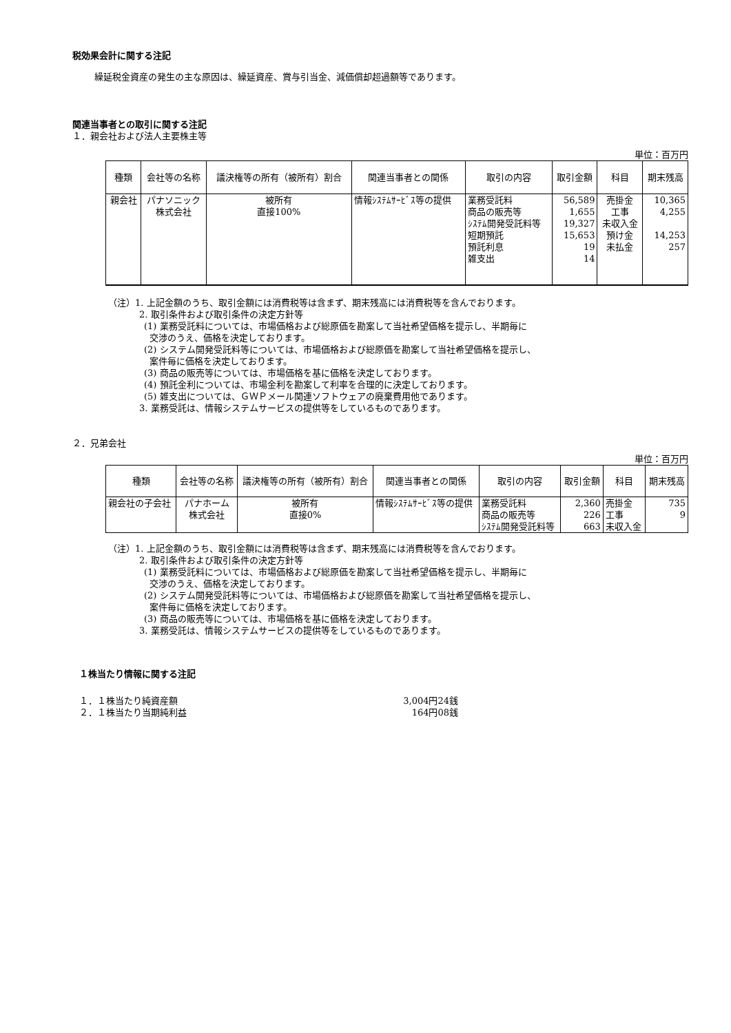税効果会計に関する注記
繰延税金資産の発生の主な原因は、繰延資産、賞与引当金、減価償却超過額等であります。
関連当事者との取引に関する注記
１．親会社および法人主要株主等
単位：百万円
| 種類 | 会社等の名称 | 議決権等の所有（被所有）割合 | 関連当事者との関係 | 取引の内容 | 取引金額 | 科目 | 期末残高 |
| --- | --- | --- | --- | --- | --- | --- | --- |
| 親会社 | パナソニック 株式会社 | 被所有 直接100% | 情報ｼｽﾃﾑｻｰﾋﾞｽ等の提供 | 業務受託料 商品の販売等 ｼｽﾃﾑ開発受託料等 短期預託 預託利息 雑支出 | 56,589 1,655 19,327 15,653 19 14 | 売掛金 工事 未収入金 預け金 未払金 | 10,365 4,255 14,253 257 |
（注）1. 上記金額のうち、取引金額には消費税等は含まず、期末残高には消費税等を含んでおります。
2. 取引条件および取引条件の決定方針等
(1) 業務受託料については、市場価格および総原価を勘案して当社希望価格を提示し、半期毎に
交渉のうえ、価格を決定しております。
(2) システム開発受託料等については、市場価格および総原価を勘案して当社希望価格を提示し、
案件毎に価格を決定しております。
(3) 商品の販売等については、市場価格を基に価格を決定しております。
(4) 預託金利については、市場金利を勘案して利率を合理的に決定しております。
(5) 雑支出については、ＧＷＰメール関連ソフトウェアの廃棄費用他であります。
3. 業務受託は、情報システムサービスの提供等をしているものであります。
２．兄弟会社
単位：百万円
| 種類 | 会社等の名称 | 議決権等の所有（被所有）割合 | 関連当事者との関係 | 取引の内容 | 取引金額 | 科目 | 期末残高 |
| --- | --- | --- | --- | --- | --- | --- | --- |
| 親会社の子会社 | パナホーム 株式会社 | 被所有 直接0% | 情報ｼｽﾃﾑｻｰﾋﾞｽ等の提供 | 業務受託料 商品の販売等 ｼｽﾃﾑ開発受託料等 | 2,360 226 663 | 売掛金 工事 未収入金 | 735 9 |
（注）1. 上記金額のうち、取引金額には消費税等は含まず、期末残高には消費税等を含んでおります。
2. 取引条件および取引条件の決定方針等
(1) 業務受託料については、市場価格および総原価を勘案して当社希望価格を提示し、半期毎に
交渉のうえ、価格を決定しております。
(2) システム開発受託料等については、市場価格および総原価を勘案して当社希望価格を提示し、
案件毎に価格を決定しております。
(3) 商品の販売等については、市場価格を基に価格を決定しております。
3. 業務受託は、情報システムサービスの提供等をしているものであります。
１株当たり情報に関する注記
１．１株当たり純資産額 3,004円24銭
２．１株当たり当期純利益 164円08銭